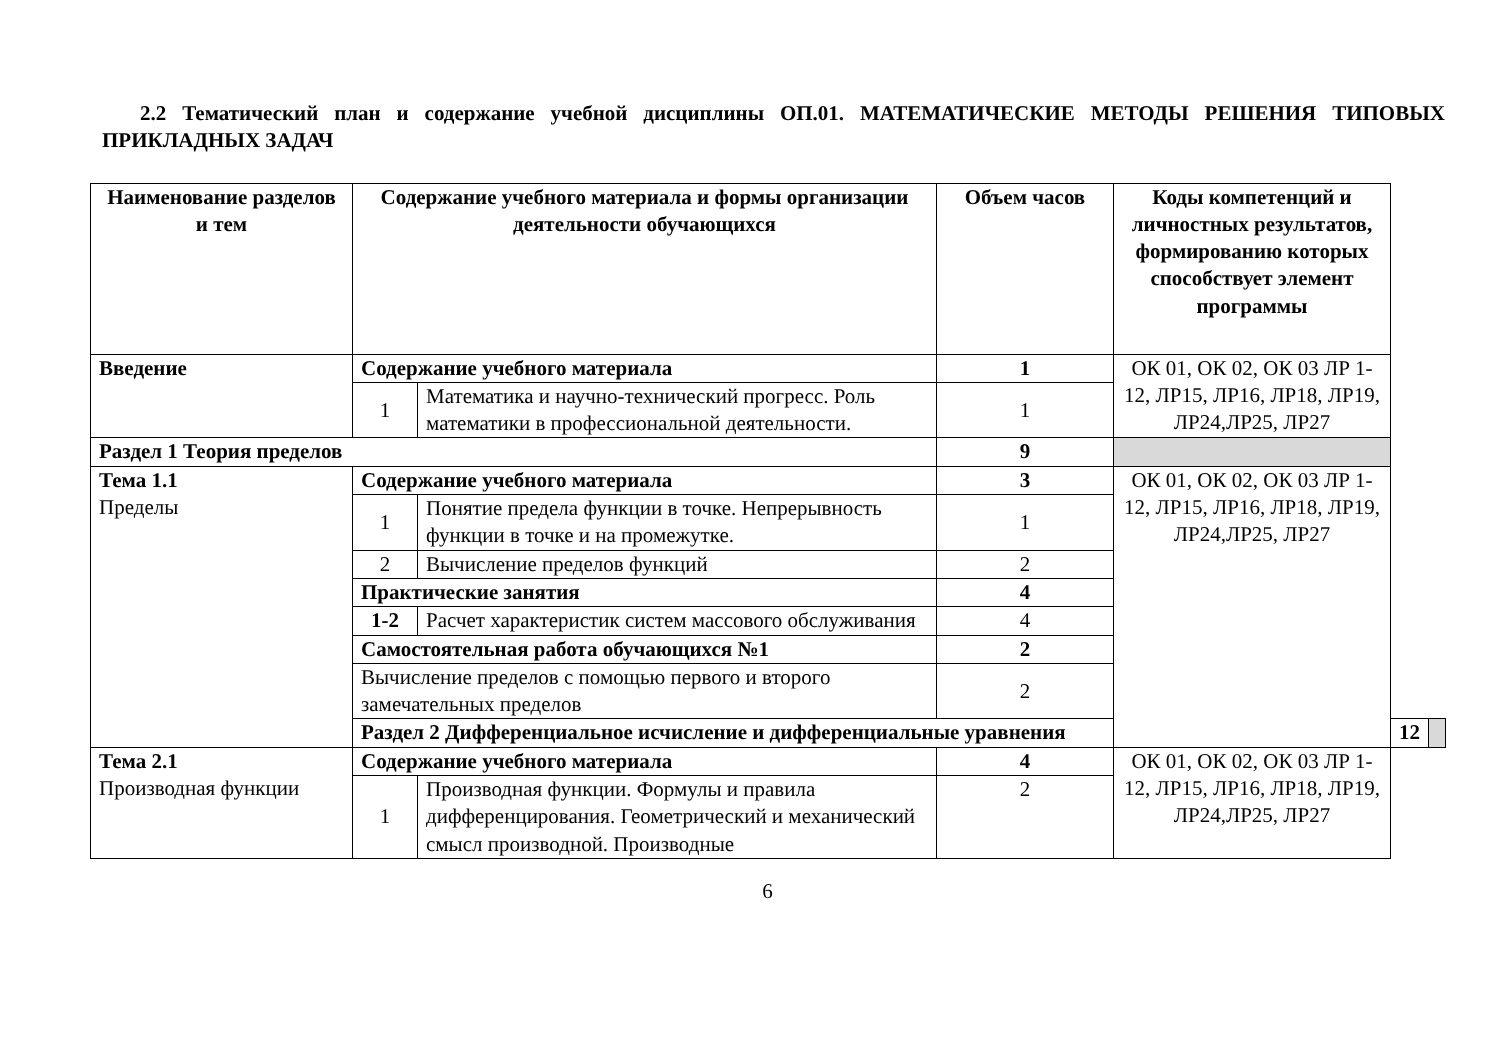2.2 Тематический план и содержание учебной дисциплины ОП.01. МАТЕМАТИЧЕСКИЕ МЕТОДЫ РЕШЕНИЯ ТИПОВЫХ ПРИКЛАДНЫХ ЗАДАЧ
| Наименование разделов и тем | Содержание учебного материала и формы организации деятельности обучающихся | | Объем часов | Коды компетенций и личностных результатов, формированию которых способствует элемент программы | | |
| --- | --- | --- | --- | --- | --- | --- |
| Введение | Содержание учебного материала | | 1 | ОК 01, ОК 02, ОК 03 ЛР 1-12, ЛР15, ЛР16, ЛР18, ЛР19, ЛР24,ЛР25, ЛР27 | | |
| | 1 | Математика и научно-технический прогресс. Роль математики в профессиональной деятельности. | 1 | | | |
| Раздел 1 Теория пределов | | | 9 | | | |
| Тема 1.1 Пределы | Содержание учебного материала | | 3 | ОК 01, ОК 02, ОК 03 ЛР 1-12, ЛР15, ЛР16, ЛР18, ЛР19, ЛР24,ЛР25, ЛР27 | | |
| | 1 | Понятие предела функции в точке. Непрерывность функции в точке и на промежутке. | 1 | | | |
| | 2 | Вычисление пределов функций | 2 | | | |
| | Практические занятия | | 4 | | | |
| | 1-2 | Расчет характеристик систем массового обслуживания | 4 | | | |
| | Самостоятельная работа обучающихся №1 | | 2 | | | |
| | Вычисление пределов с помощью первого и второго замечательных пределов | | 2 | | | |
| | Раздел 2 Дифференциальное исчисление и дифференциальные уравнения | | | | 12 | |
| Тема 2.1 Производная функции | Содержание учебного материала | | 4 | ОК 01, ОК 02, ОК 03 ЛР 1-12, ЛР15, ЛР16, ЛР18, ЛР19, ЛР24,ЛР25, ЛР27 | | |
| | 1 | Производная функции. Формулы и правила дифференцирования. Геометрический и механический смысл производной. Производные | 2 | | | |
6